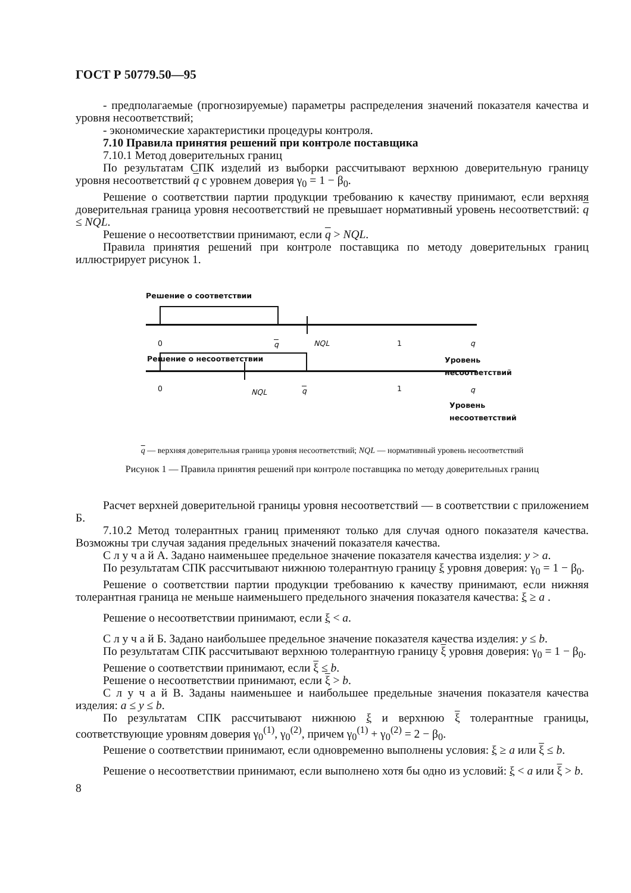ГОСТ Р 50779.50—95
- предполагаемые (прогнозируемые) параметры распределения значений показателя качества и уровня несоответствий;
- экономические характеристики процедуры контроля.
7.10 Правила принятия решений при контроле поставщика
7.10.1 Метод доверительных границ
По результатам СПК изделий из выборки рассчитывают верхнюю доверительную границу уровня несоответствий q с уровнем доверия γ<sub>0</sub> = 1 − β<sub>0</sub>.
Решение о соответствии партии продукции требованию к качеству принимают, если верхняя доверительная граница уровня несоответствий не превышает нормативный уровень несоответствий: q ≤ NQL.
Решение о несоответствии принимают, если q > NQL.
Правила принятия решений при контроле поставщика по методу доверительных границ иллюстрирует рисунок 1.
Решение о соответствии
0 q NQL 1 q
Решение о несоответствии Уровень
несоответствий
0 NQL q 1 q
Уровень
несоответствий
q — верхняя доверительная граница уровня несоответствий; NQL — нормативный уровень несоответствий
Рисунок 1 — Правила принятия решений при контроле поставщика по методу доверительных границ
Расчет верхней доверительной границы уровня несоответствий — в соответствии с приложением Б.
7.10.2 Метод толерантных границ применяют только для случая одного показателя качества. Возможны три случая задания предельных значений показателя качества.
С л у ч а й А. Задано наименьшее предельное значение показателя качества изделия: y > a.
По результатам СПК рассчитывают нижнюю толерантную границу ξ уровня доверия: γ<sub>0</sub> = 1 − β<sub>0</sub>.
Решение о соответствии партии продукции требованию к качеству принимают, если нижняя толерантная граница не меньше наименьшего предельного значения показателя качества: ξ ≥ a .
Решение о несоответствии принимают, если ξ < a.
С л у ч а й Б. Задано наибольшее предельное значение показателя качества изделия: y ≤ b.
По результатам СПК рассчитывают верхнюю толерантную границу ξ уровня доверия: γ<sub>0</sub> = 1 − β<sub>0</sub>.
Решение о соответствии принимают, если ξ ≤ b.
Решение о несоответствии принимают, если ξ > b.
С л у ч а й В. Заданы наименьшее и наибольшее предельные значения показателя качества изделия: a ≤ y ≤ b.
По результатам СПК рассчитывают нижнюю ξ и верхнюю ξ толерантные границы, соответствующие уровням доверия γ<sub>0</sub><sup>(1)</sup>, γ<sub>0</sub><sup>(2)</sup>, причем γ<sub>0</sub><sup>(1)</sup> + γ<sub>0</sub><sup>(2)</sup> = 2 − β<sub>0</sub>.
Решение о соответствии принимают, если одновременно выполнены условия: ξ ≥ a или ξ ≤ b.
Решение о несоответствии принимают, если выполнено хотя бы одно из условий: ξ < a или ξ > b.
8